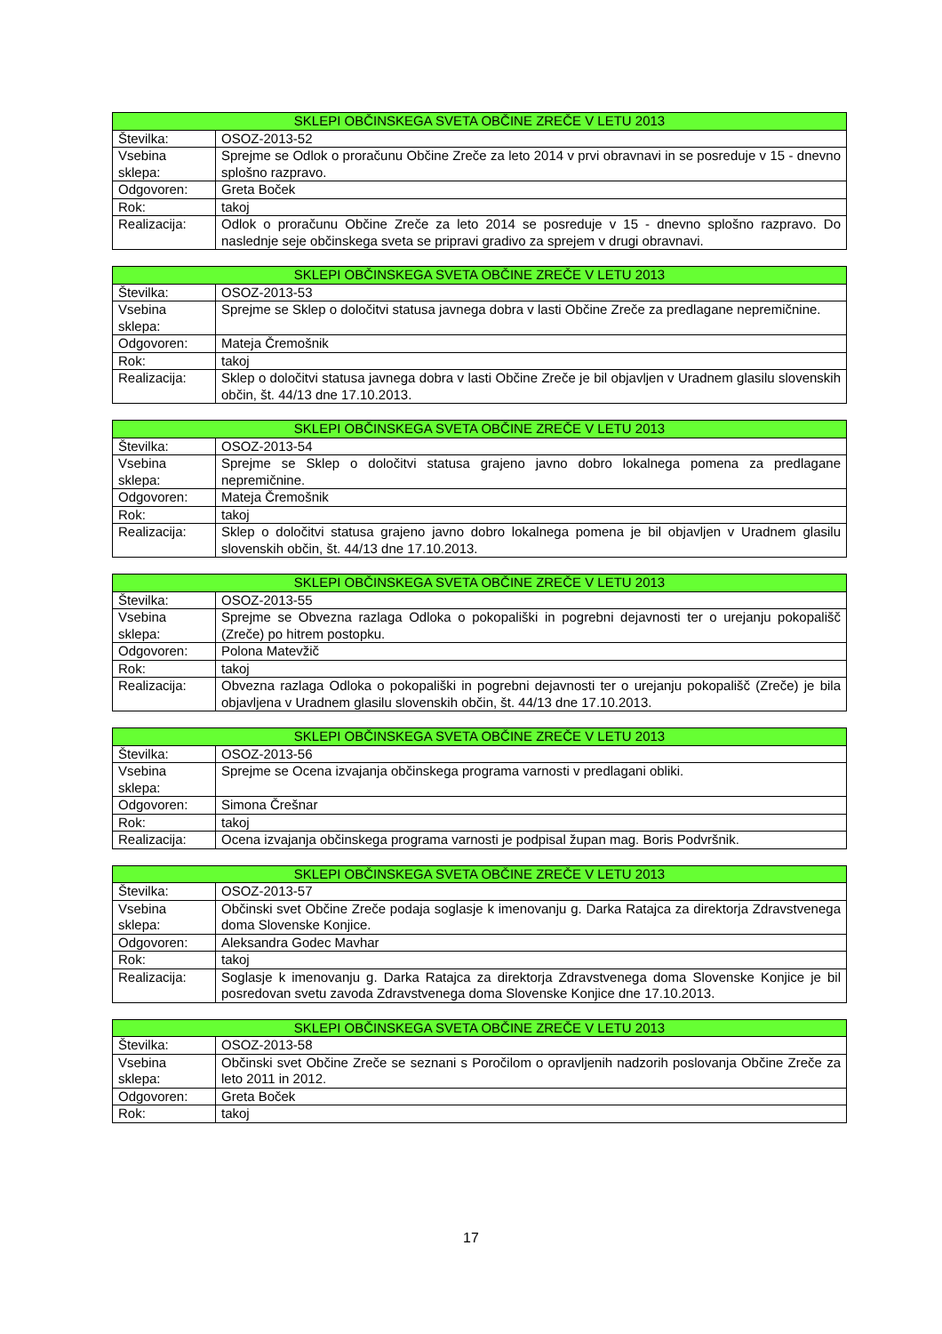| SKLEPI OBČINSKEGA SVETA OBČINE ZREČE V LETU 2013 | |
| --- | --- |
| Številka: | OSOZ-2013-52 |
| Vsebina sklepa: | Sprejme se Odlok o proračunu Občine Zreče za leto 2014 v prvi obravnavi in se posreduje v 15 - dnevno splošno razpravo. |
| Odgovoren: | Greta Boček |
| Rok: | takoj |
| Realizacija: | Odlok o proračunu Občine Zreče za leto 2014 se posreduje v 15 - dnevno splošno razpravo. Do naslednje seje občinskega sveta se pripravi gradivo za sprejem v drugi obravnavi. |
| SKLEPI OBČINSKEGA SVETA OBČINE ZREČE V LETU 2013 | |
| --- | --- |
| Številka: | OSOZ-2013-53 |
| Vsebina sklepa: | Sprejme se Sklep o določitvi statusa javnega dobra v lasti Občine Zreče za predlagane nepremičnine. |
| Odgovoren: | Mateja Čremošnik |
| Rok: | takoj |
| Realizacija: | Sklep o določitvi statusa javnega dobra v lasti Občine Zreče je bil objavljen v Uradnem glasilu slovenskih občin, št. 44/13 dne 17.10.2013. |
| SKLEPI OBČINSKEGA SVETA OBČINE ZREČE V LETU 2013 | |
| --- | --- |
| Številka: | OSOZ-2013-54 |
| Vsebina sklepa: | Sprejme se Sklep o določitvi statusa grajeno javno dobro lokalnega pomena za predlagane nepremičnine. |
| Odgovoren: | Mateja Čremošnik |
| Rok: | takoj |
| Realizacija: | Sklep o določitvi statusa grajeno javno dobro lokalnega pomena je bil objavljen v Uradnem glasilu slovenskih občin, št. 44/13 dne 17.10.2013. |
| SKLEPI OBČINSKEGA SVETA OBČINE ZREČE V LETU 2013 | |
| --- | --- |
| Številka: | OSOZ-2013-55 |
| Vsebina sklepa: | Sprejme se Obvezna razlaga Odloka o pokopališki in pogrebni dejavnosti ter o urejanju pokopališč (Zreče) po hitrem postopku. |
| Odgovoren: | Polona Matevžič |
| Rok: | takoj |
| Realizacija: | Obvezna razlaga Odloka o pokopališki in pogrebni dejavnosti ter o urejanju pokopališč (Zreče) je bila objavljena v Uradnem glasilu slovenskih občin, št. 44/13 dne 17.10.2013. |
| SKLEPI OBČINSKEGA SVETA OBČINE ZREČE V LETU 2013 | |
| --- | --- |
| Številka: | OSOZ-2013-56 |
| Vsebina sklepa: | Sprejme se Ocena izvajanja občinskega programa varnosti v predlagani obliki. |
| Odgovoren: | Simona Črešnar |
| Rok: | takoj |
| Realizacija: | Ocena izvajanja občinskega programa varnosti je podpisal župan mag. Boris Podvršnik. |
| SKLEPI OBČINSKEGA SVETA OBČINE ZREČE V LETU 2013 | |
| --- | --- |
| Številka: | OSOZ-2013-57 |
| Vsebina sklepa: | Občinski svet Občine Zreče podaja soglasje k imenovanju g. Darka Ratajca za direktorja Zdravstvenega doma Slovenske Konjice. |
| Odgovoren: | Aleksandra Godec Mavhar |
| Rok: | takoj |
| Realizacija: | Soglasje k imenovanju g. Darka Ratajca za direktorja Zdravstvenega doma Slovenske Konjice je bil posredovan svetu zavoda Zdravstvenega doma Slovenske Konjice dne 17.10.2013. |
| SKLEPI OBČINSKEGA SVETA OBČINE ZREČE V LETU 2013 | |
| --- | --- |
| Številka: | OSOZ-2013-58 |
| Vsebina sklepa: | Občinski svet Občine Zreče se seznani s Poročilom o opravljenih nadzorih poslovanja Občine Zreče za leto 2011 in 2012. |
| Odgovoren: | Greta Boček |
| Rok: | takoj |
17